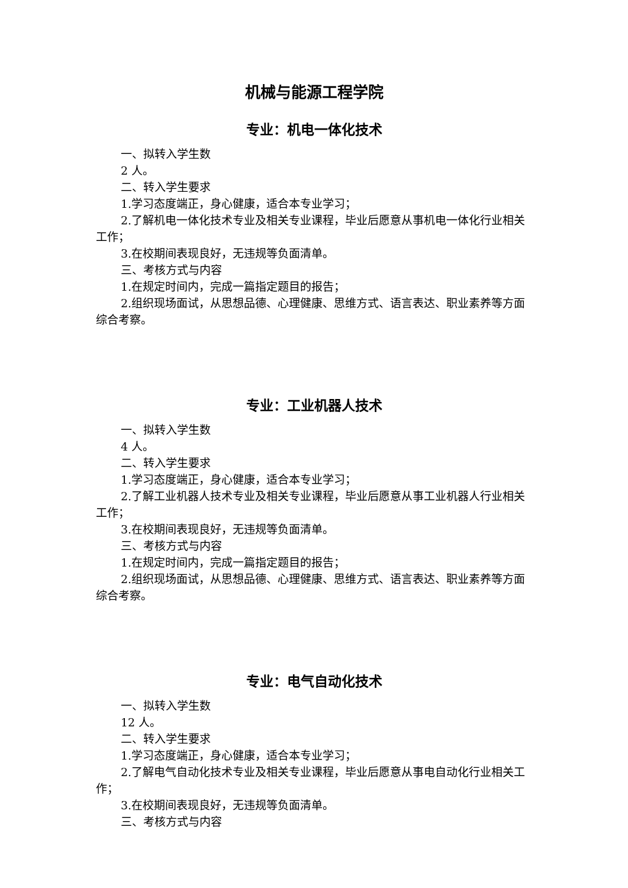机械与能源工程学院
专业：机电一体化技术
一、拟转入学生数
2 人。
二、转入学生要求
1.学习态度端正，身心健康，适合本专业学习；
2.了解机电一体化技术专业及相关专业课程，毕业后愿意从事机电一体化行业相关工作；
3.在校期间表现良好，无违规等负面清单。
三、考核方式与内容
1.在规定时间内，完成一篇指定题目的报告；
2.组织现场面试，从思想品德、心理健康、思维方式、语言表达、职业素养等方面综合考察。
专业：工业机器人技术
一、拟转入学生数
4 人。
二、转入学生要求
1.学习态度端正，身心健康，适合本专业学习；
2.了解工业机器人技术专业及相关专业课程，毕业后愿意从事工业机器人行业相关工作；
3.在校期间表现良好，无违规等负面清单。
三、考核方式与内容
1.在规定时间内，完成一篇指定题目的报告；
2.组织现场面试，从思想品德、心理健康、思维方式、语言表达、职业素养等方面综合考察。
专业：电气自动化技术
一、拟转入学生数
12 人。
二、转入学生要求
1.学习态度端正，身心健康，适合本专业学习；
2.了解电气自动化技术专业及相关专业课程，毕业后愿意从事电自动化行业相关工作；
3.在校期间表现良好，无违规等负面清单。
三、考核方式与内容